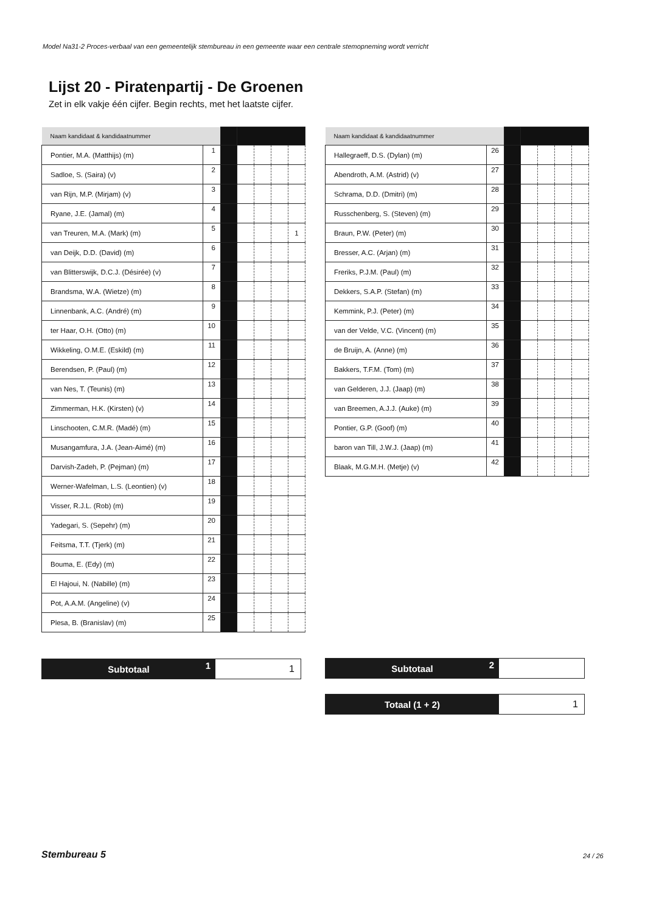Model Na31-2 Proces-verbaal van een gemeentelijk stembureau in een gemeente waar een centrale stemopneming wordt verricht
Lijst 20 - Piratenpartij - De Groenen
Zet in elk vakje één cijfer. Begin rechts, met het laatste cijfer.
| Naam kandidaat & kandidaatnummer | | | | | | |
| Pontier, M.A. (Matthijs) (m) | 1 | | | | | |
| Sadloe, S. (Saira) (v) | 2 | | | | | |
| van Rijn, M.P. (Mirjam) (v) | 3 | | | | | |
| Ryane, J.E. (Jamal) (m) | 4 | | | | | |
| van Treuren, M.A. (Mark) (m) | 5 | | | | | 1 |
| van Deijk, D.D. (David) (m) | 6 | | | | | |
| van Blitterswijk, D.C.J. (Désirée) (v) | 7 | | | | | |
| Brandsma, W.A. (Wietze) (m) | 8 | | | | | |
| Linnenbank, A.C. (André) (m) | 9 | | | | | |
| ter Haar, O.H. (Otto) (m) | 10 | | | | | |
| Wikkeling, O.M.E. (Eskild) (m) | 11 | | | | | |
| Berendsen, P. (Paul) (m) | 12 | | | | | |
| van Nes, T. (Teunis) (m) | 13 | | | | | |
| Zimmerman, H.K. (Kirsten) (v) | 14 | | | | | |
| Linschooten, C.M.R. (Madé) (m) | 15 | | | | | |
| Musangamfura, J.A. (Jean-Aimé) (m) | 16 | | | | | |
| Darvish-Zadeh, P. (Pejman) (m) | 17 | | | | | |
| Werner-Wafelman, L.S. (Leontien) (v) | 18 | | | | | |
| Visser, R.J.L. (Rob) (m) | 19 | | | | | |
| Yadegari, S. (Sepehr) (m) | 20 | | | | | |
| Feitsma, T.T. (Tjerk) (m) | 21 | | | | | |
| Bouma, E. (Edy) (m) | 22 | | | | | |
| El Hajoui, N. (Nabille) (m) | 23 | | | | | |
| Pot, A.A.M. (Angeline) (v) | 24 | | | | | |
| Plesa, B. (Branislav) (m) | 25 | | | | | |
| Naam kandidaat & kandidaatnummer | | | | | | |
| Hallegraeff, D.S. (Dylan) (m) | 26 | | | | | |
| Abendroth, A.M. (Astrid) (v) | 27 | | | | | |
| Schrama, D.D. (Dmitri) (m) | 28 | | | | | |
| Russchenberg, S. (Steven) (m) | 29 | | | | | |
| Braun, P.W. (Peter) (m) | 30 | | | | | |
| Bresser, A.C. (Arjan) (m) | 31 | | | | | |
| Freriks, P.J.M. (Paul) (m) | 32 | | | | | |
| Dekkers, S.A.P. (Stefan) (m) | 33 | | | | | |
| Kemmink, P.J. (Peter) (m) | 34 | | | | | |
| van der Velde, V.C. (Vincent) (m) | 35 | | | | | |
| de Bruijn, A. (Anne) (m) | 36 | | | | | |
| Bakkers, T.F.M. (Tom) (m) | 37 | | | | | |
| van Gelderen, J.J. (Jaap) (m) | 38 | | | | | |
| van Breemen, A.J.J. (Auke) (m) | 39 | | | | | |
| Pontier, G.P. (Goof) (m) | 40 | | | | | |
| baron van Till, J.W.J. (Jaap) (m) | 41 | | | | | |
| Blaak, M.G.M.H. (Metje) (v) | 42 | | | | | |
Subtotaal 1
1
Subtotaal 2
Totaal (1 + 2)
1
Stembureau 5 24 / 26